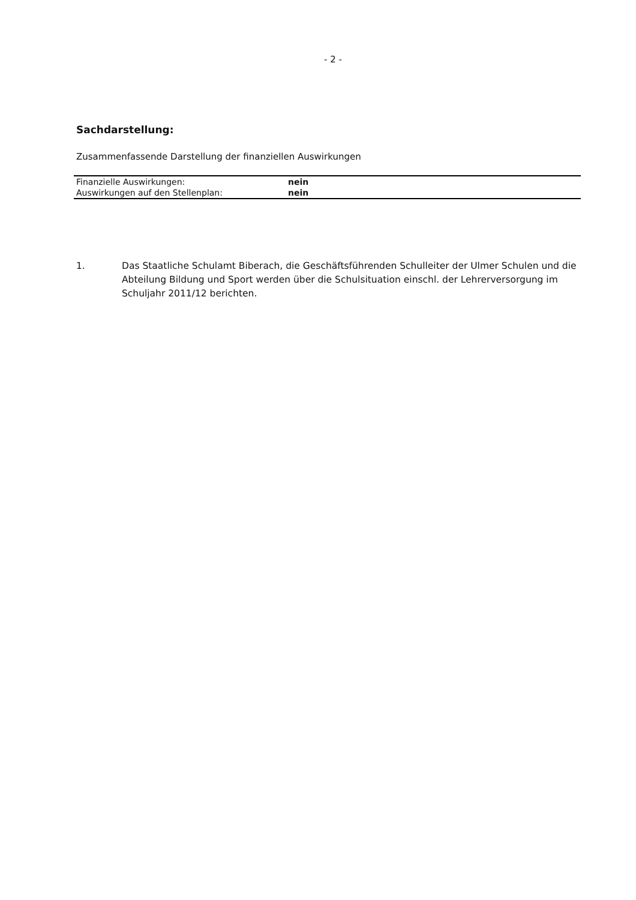- 2 -
Sachdarstellung:
Zusammenfassende Darstellung der finanziellen Auswirkungen
| Finanzielle Auswirkungen: | nein |
| Auswirkungen auf den Stellenplan: | nein |
1. Das Staatliche Schulamt Biberach, die Geschäftsführenden Schulleiter der Ulmer Schulen und die Abteilung Bildung und Sport werden über die Schulsituation einschl. der Lehrerversorgung im Schuljahr 2011/12 berichten.